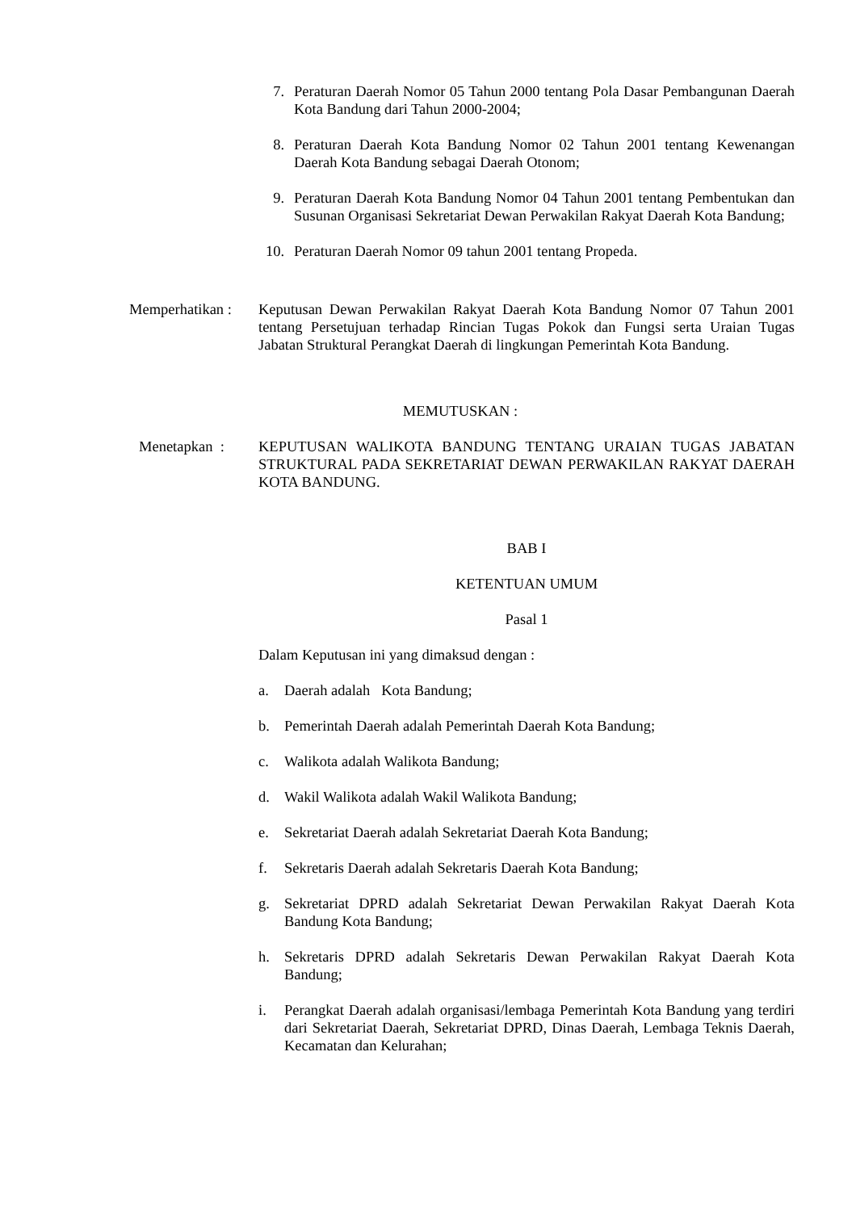7. Peraturan Daerah Nomor 05 Tahun 2000 tentang Pola Dasar Pembangunan Daerah Kota Bandung dari Tahun 2000-2004;
8. Peraturan Daerah Kota Bandung Nomor 02 Tahun 2001 tentang Kewenangan Daerah Kota Bandung sebagai Daerah Otonom;
9. Peraturan Daerah Kota Bandung Nomor 04 Tahun 2001 tentang Pembentukan dan Susunan Organisasi Sekretariat Dewan Perwakilan Rakyat Daerah Kota Bandung;
10. Peraturan Daerah Nomor 09 tahun 2001 tentang Propeda.
Memperhatikan :
Keputusan Dewan Perwakilan Rakyat Daerah Kota Bandung Nomor 07 Tahun 2001 tentang Persetujuan terhadap Rincian Tugas Pokok dan Fungsi serta Uraian Tugas Jabatan Struktural Perangkat Daerah di lingkungan Pemerintah Kota Bandung.
MEMUTUSKAN :
Menetapkan : KEPUTUSAN WALIKOTA BANDUNG TENTANG URAIAN TUGAS JABATAN STRUKTURAL PADA SEKRETARIAT DEWAN PERWAKILAN RAKYAT DAERAH KOTA BANDUNG.
BAB I
KETENTUAN UMUM
Pasal 1
Dalam Keputusan ini yang dimaksud dengan :
a.
Daerah adalah Kota Bandung;
b.
Pemerintah Daerah adalah Pemerintah Daerah Kota Bandung;
c.
Walikota adalah Walikota Bandung;
d.
Wakil Walikota adalah Wakil Walikota Bandung;
e.
Sekretariat Daerah adalah Sekretariat Daerah Kota Bandung;
f.
Sekretaris Daerah adalah Sekretaris Daerah Kota Bandung;
g.
Sekretariat DPRD adalah Sekretariat Dewan Perwakilan Rakyat Daerah Kota Bandung Kota Bandung;
h.
Sekretaris DPRD adalah Sekretaris Dewan Perwakilan Rakyat Daerah Kota Bandung;
i.
Perangkat Daerah adalah organisasi/lembaga Pemerintah Kota Bandung yang terdiri dari Sekretariat Daerah, Sekretariat DPRD, Dinas Daerah, Lembaga Teknis Daerah, Kecamatan dan Kelurahan;